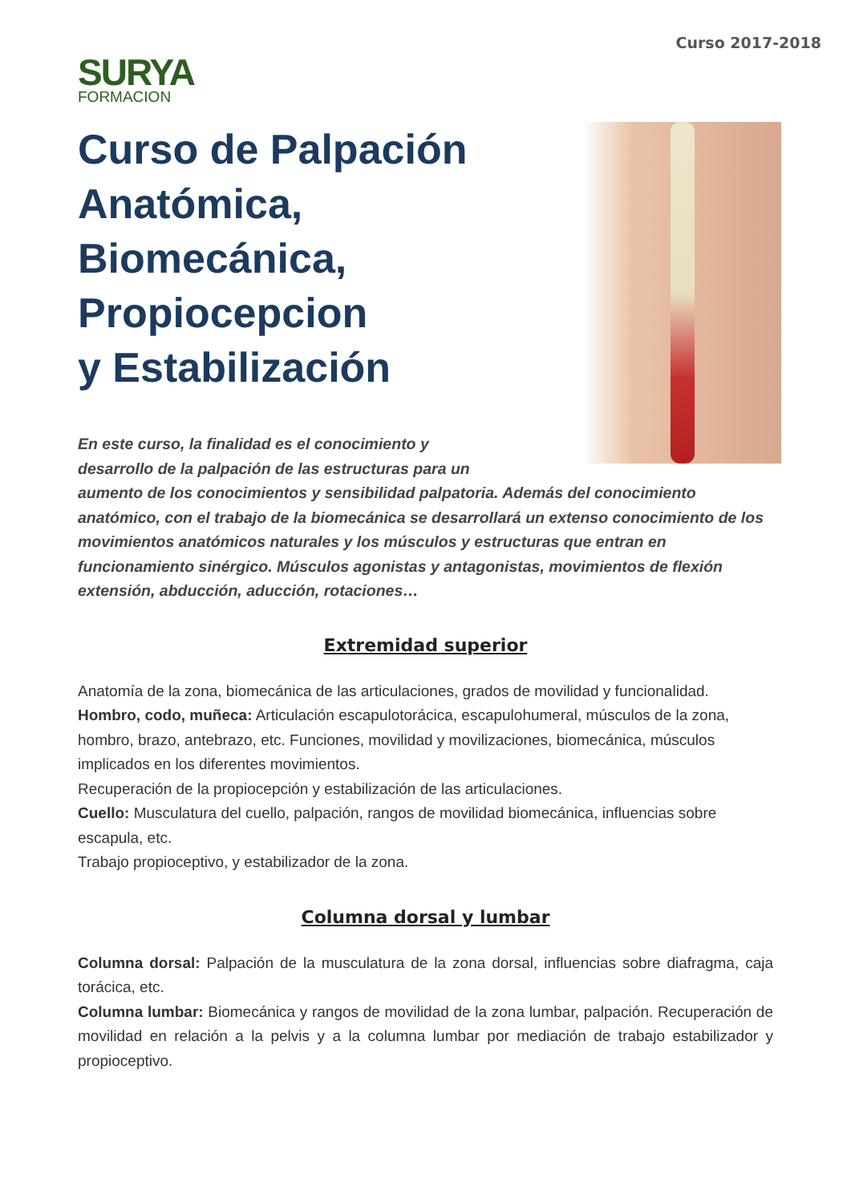SURYA
FORMACION
Curso 2017-2018
Curso de Palpación
Anatómica,
Biomecánica,
Propiocepcion
y Estabilización
En este curso, la finalidad es el conocimiento y
desarrollo de la palpación de las estructuras para un
aumento de los conocimientos y sensibilidad palpatoria. Además del conocimiento anatómico, con el trabajo de la biomecánica se desarrollará un extenso conocimiento de los movimientos anatómicos naturales y los músculos y estructuras que entran en funcionamiento sinérgico. Músculos agonistas y antagonistas, movimientos de flexión extensión, abducción, aducción, rotaciones…
Extremidad superior
Anatomía de la zona, biomecánica de las articulaciones, grados de movilidad y funcionalidad.
Hombro, codo, muñeca: Articulación escapulotorácica, escapulohumeral, músculos de la zona, hombro, brazo, antebrazo, etc. Funciones, movilidad y movilizaciones, biomecánica, músculos implicados en los diferentes movimientos.
Recuperación de la propiocepción y estabilización de las articulaciones.
Cuello: Musculatura del cuello, palpación, rangos de movilidad biomecánica, influencias sobre escapula, etc.
Trabajo propioceptivo, y estabilizador de la zona.
Columna dorsal y lumbar
Columna dorsal: Palpación de la musculatura de la zona dorsal, influencias sobre diafragma, caja torácica, etc.
Columna lumbar: Biomecánica y rangos de movilidad de la zona lumbar, palpación. Recuperación de movilidad en relación a la pelvis y a la columna lumbar por mediación de trabajo estabilizador y propioceptivo.